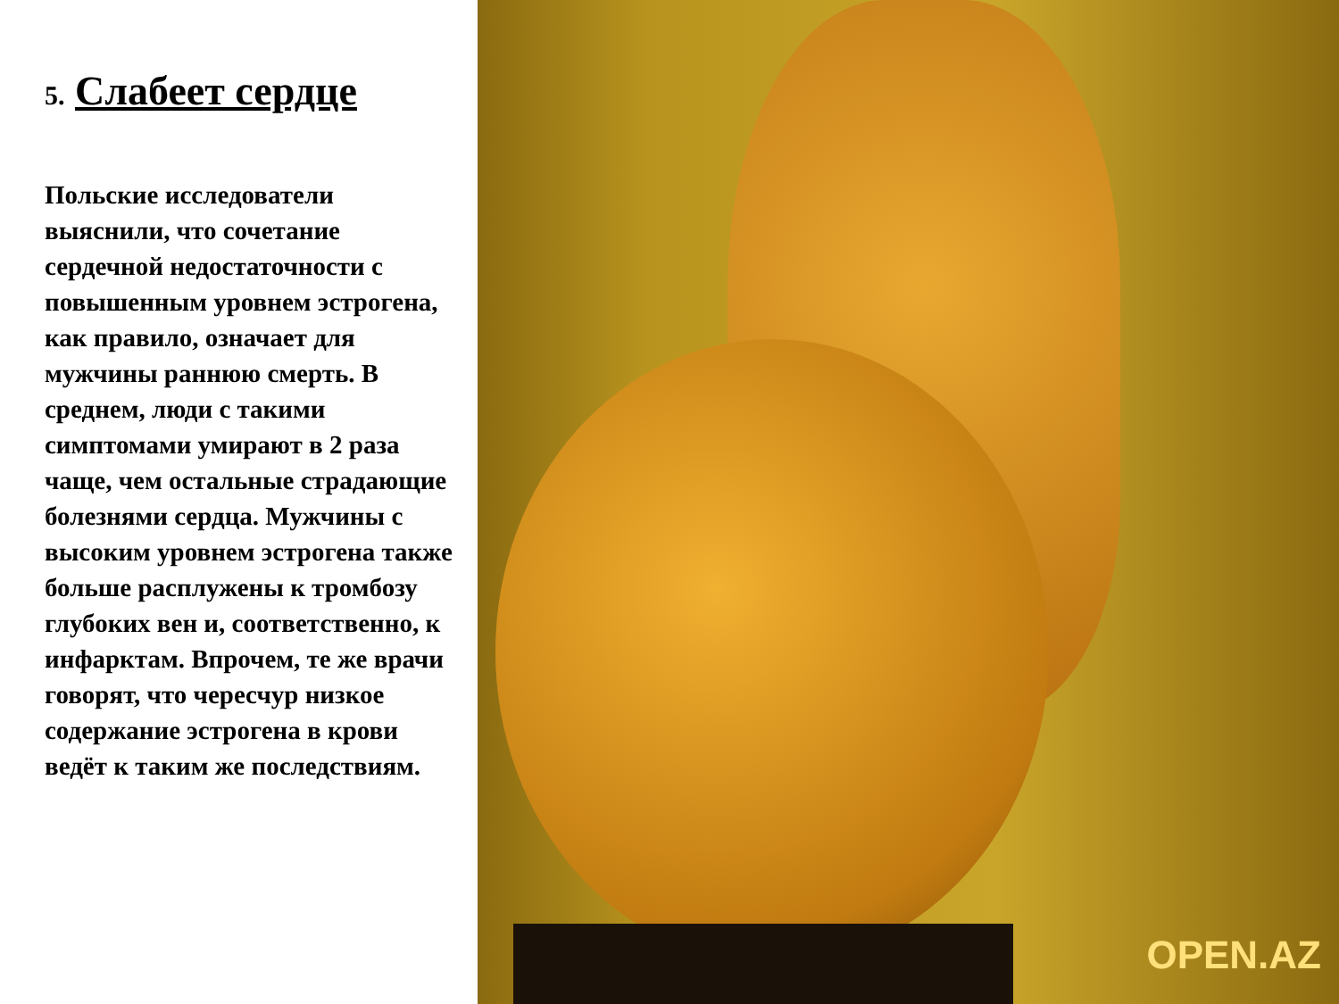5. Слабеет сердце
Польские исследователи выяснили, что сочетание сердечной недостаточности с повышенным уровнем эстрогена, как правило, означает для мужчины раннюю смерть. В среднем, люди с такими симптомами умирают в 2 раза чаще, чем остальные страдающие болезнями сердца. Мужчины с высоким уровнем эстрогена также больше расплужены к тромбозу глубоких вен и, соответственно, к инфарктам. Впрочем, те же врачи говорят, что чересчур низкое содержание эстрогена в крови ведёт к таким же последствиям.
OPEN.AZ